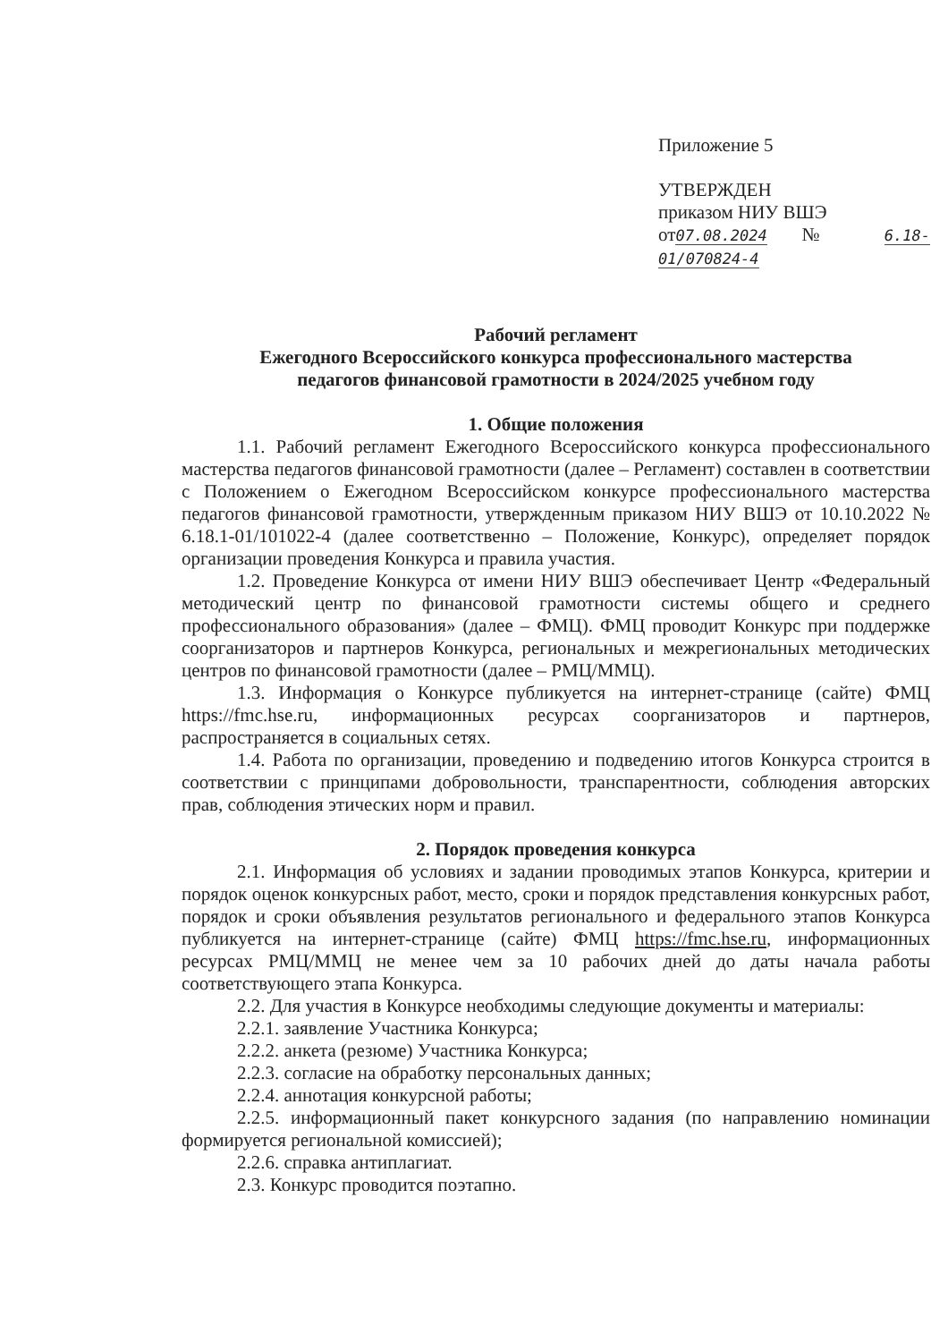Приложение 5
УТВЕРЖДЕН
приказом НИУ ВШЭ
от07.08.2024 № 6.18-01/070824-4
Рабочий регламент
Ежегодного Всероссийского конкурса профессионального мастерства
педагогов финансовой грамотности в 2024/2025 учебном году
1. Общие положения
1.1. Рабочий регламент Ежегодного Всероссийского конкурса профессионального мастерства педагогов финансовой грамотности (далее – Регламент) составлен в соответствии с Положением о Ежегодном Всероссийском конкурсе профессионального мастерства педагогов финансовой грамотности, утвержденным приказом НИУ ВШЭ от 10.10.2022 № 6.18.1-01/101022-4 (далее соответственно – Положение, Конкурс), определяет порядок организации проведения Конкурса и правила участия.
1.2. Проведение Конкурса от имени НИУ ВШЭ обеспечивает Центр «Федеральный методический центр по финансовой грамотности системы общего и среднего профессионального образования» (далее – ФМЦ). ФМЦ проводит Конкурс при поддержке соорганизаторов и партнеров Конкурса, региональных и межрегиональных методических центров по финансовой грамотности (далее – РМЦ/ММЦ).
1.3. Информация о Конкурсе публикуется на интернет-странице (сайте) ФМЦ https://fmc.hse.ru, информационных ресурсах соорганизаторов и партнеров, распространяется в социальных сетях.
1.4. Работа по организации, проведению и подведению итогов Конкурса строится в соответствии с принципами добровольности, транспарентности, соблюдения авторских прав, соблюдения этических норм и правил.
2. Порядок проведения конкурса
2.1. Информация об условиях и задании проводимых этапов Конкурса, критерии и порядок оценок конкурсных работ, место, сроки и порядок представления конкурсных работ, порядок и сроки объявления результатов регионального и федерального этапов Конкурса публикуется на интернет-странице (сайте) ФМЦ https://fmc.hse.ru, информационных ресурсах РМЦ/ММЦ не менее чем за 10 рабочих дней до даты начала работы соответствующего этапа Конкурса.
2.2. Для участия в Конкурсе необходимы следующие документы и материалы:
2.2.1. заявление Участника Конкурса;
2.2.2. анкета (резюме) Участника Конкурса;
2.2.3. согласие на обработку персональных данных;
2.2.4. аннотация конкурсной работы;
2.2.5. информационный пакет конкурсного задания (по направлению номинации формируется региональной комиссией);
2.2.6. справка антиплагиат.
2.3. Конкурс проводится поэтапно.